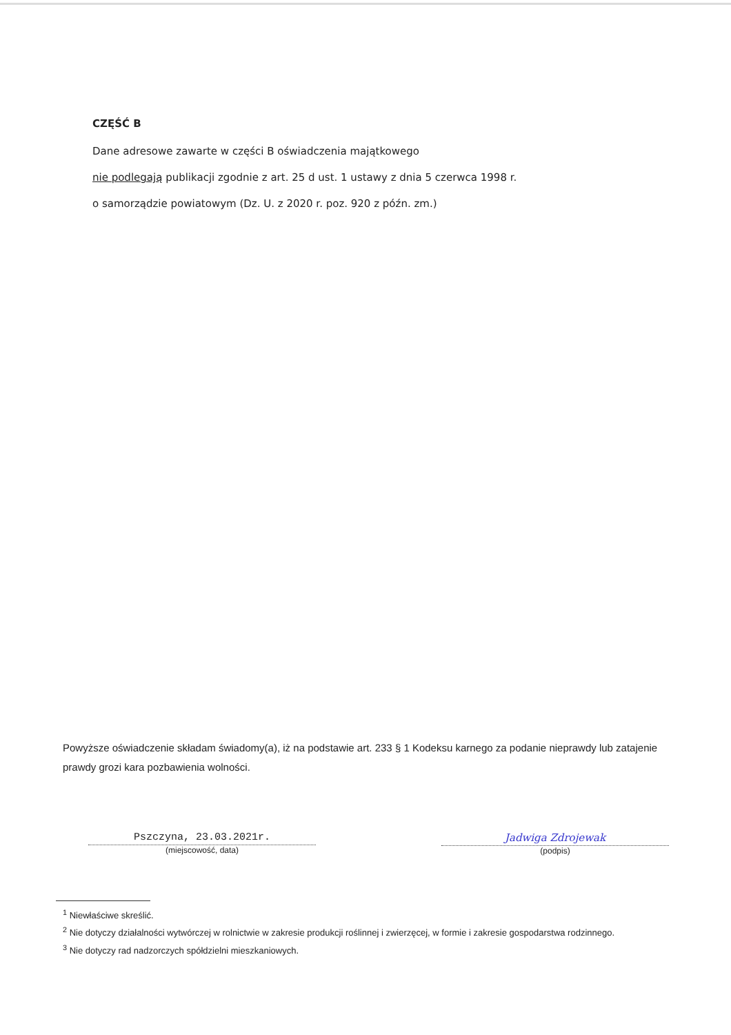CZĘŚĆ B
Dane adresowe zawarte w części B oświadczenia majątkowego
nie podlegają publikacji zgodnie z art. 25 d ust. 1 ustawy z dnia 5 czerwca 1998 r.
o samorządzie powiatowym (Dz. U. z 2020 r. poz. 920 z późn. zm.)
Powyższe oświadczenie składam świadomy(a), iż na podstawie art. 233 § 1 Kodeksu karnego za podanie nieprawdy lub zatajenie prawdy grozi kara pozbawienia wolności.
Pszczyna, 23.03.2021r.
(miejscowość, data)
Jadwiga Zdrojewak
(podpis)
<sup>1</sup> Niewłaściwe skreślić.
<sup>2</sup> Nie dotyczy działalności wytwórczej w rolnictwie w zakresie produkcji roślinnej i zwierzęcej, w formie i zakresie gospodarstwa rodzinnego.
<sup>3</sup> Nie dotyczy rad nadzorczych spółdzielni mieszkaniowych.